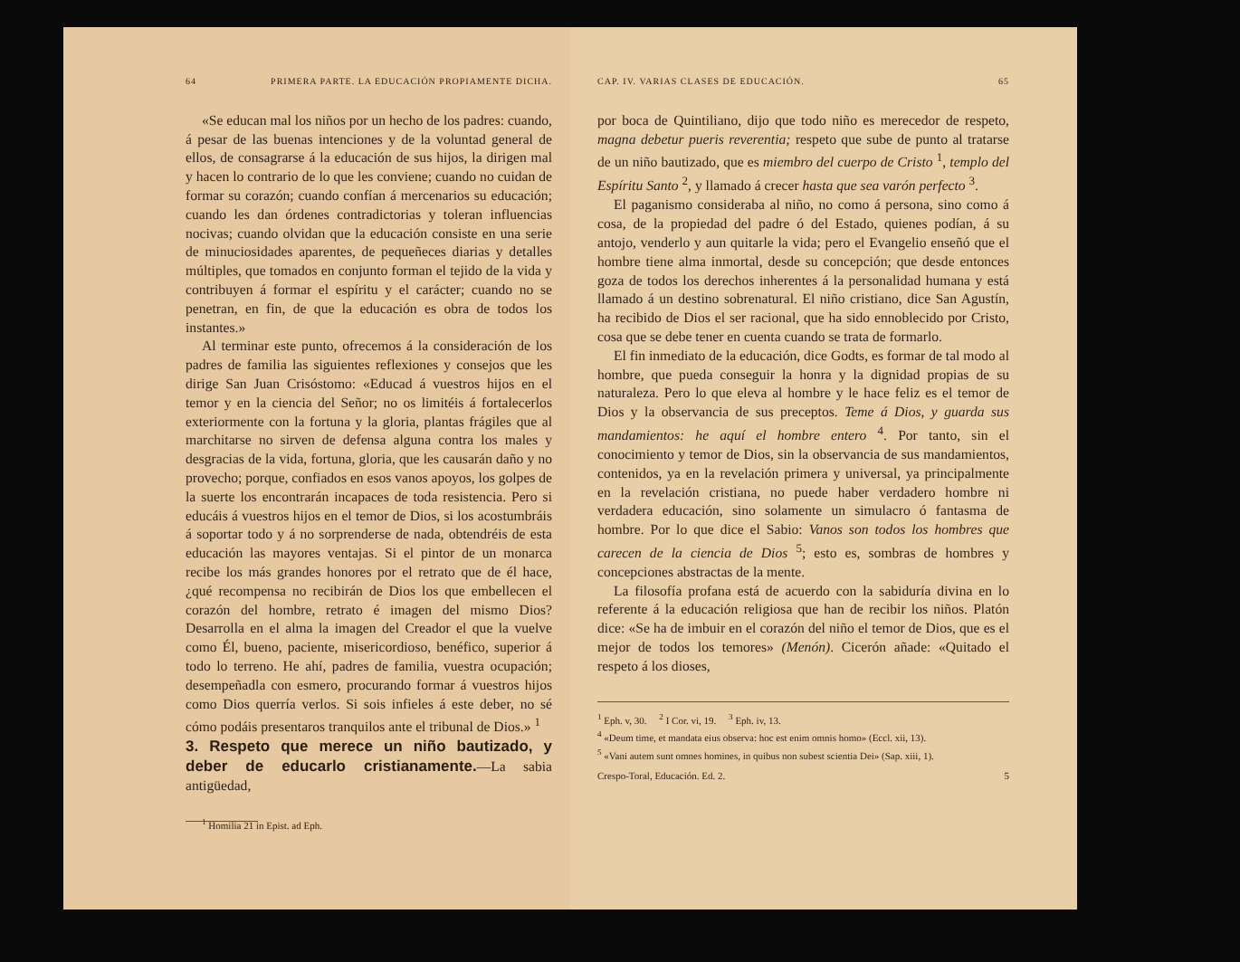64 PRIMERA PARTE. LA EDUCACIÓN PROPIAMENTE DICHA.
«Se educan mal los niños por un hecho de los padres: cuando, á pesar de las buenas intenciones y de la voluntad general de ellos, de consagrarse á la educación de sus hijos, la dirigen mal y hacen lo contrario de lo que les conviene; cuando no cuidan de formar su corazón; cuando confían á mercenarios su educación; cuando les dan órdenes contradictorias y toleran influencias nocivas; cuando olvidan que la educación consiste en una serie de minuciosidades aparentes, de pequeñeces diarias y detalles múltiples, que tomados en conjunto forman el tejido de la vida y contribuyen á formar el espíritu y el carácter; cuando no se penetran, en fin, de que la educación es obra de todos los instantes.»
Al terminar este punto, ofrecemos á la consideración de los padres de familia las siguientes reflexiones y consejos que les dirige San Juan Crisóstomo: «Educad á vuestros hijos en el temor y en la ciencia del Señor; no os limitéis á fortalecerlos exteriormente con la fortuna y la gloria, plantas frágiles que al marchitarse no sirven de defensa alguna contra los males y desgracias de la vida, fortuna, gloria, que les causarán daño y no provecho; porque, confiados en esos vanos apoyos, los golpes de la suerte los encontrarán incapaces de toda resistencia. Pero si educáis á vuestros hijos en el temor de Dios, si los acostumbráis á soportar todo y á no sorprenderse de nada, obtendréis de esta educación las mayores ventajas. Si el pintor de un monarca recibe los más grandes honores por el retrato que de él hace, ¿qué recompensa no recibirán de Dios los que embellecen el corazón del hombre, retrato é imagen del mismo Dios? Desarrolla en el alma la imagen del Creador el que la vuelve como Él, bueno, paciente, misericordioso, benéfico, superior á todo lo terreno. He ahí, padres de familia, vuestra ocupación; desempeñadla con esmero, procurando formar á vuestros hijos como Dios querría verlos. Si sois infieles á este deber, no sé cómo podáis presentaros tranquilos ante el tribunal de Dios.» <sup>1</sup>
3. Respeto que merece un niño bautizado, y deber de educarlo cristianamente.
—La sabia antigüedad,
<sup>1</sup> Homilia 21 in Epist. ad Eph.
CAP. IV. VARIAS CLASES DE EDUCACIÓN. 65
por boca de Quintiliano, dijo que todo niño es merecedor de respeto, magna debetur pueris reverentia; respeto que sube de punto al tratarse de un niño bautizado, que es miembro del cuerpo de Cristo <sup>1</sup>, templo del Espíritu Santo <sup>2</sup>, y llamado á crecer hasta que sea varón perfecto <sup>3</sup>.
El paganismo consideraba al niño, no como á persona, sino como á cosa, de la propiedad del padre ó del Estado, quienes podían, á su antojo, venderlo y aun quitarle la vida; pero el Evangelio enseñó que el hombre tiene alma inmortal, desde su concepción; que desde entonces goza de todos los derechos inherentes á la personalidad humana y está llamado á un destino sobrenatural. El niño cristiano, dice San Agustín, ha recibido de Dios el ser racional, que ha sido ennoblecido por Cristo, cosa que se debe tener en cuenta cuando se trata de formarlo.
El fin inmediato de la educación, dice Godts, es formar de tal modo al hombre, que pueda conseguir la honra y la dignidad propias de su naturaleza. Pero lo que eleva al hombre y le hace feliz es el temor de Dios y la observancia de sus preceptos. Teme á Dios, y guarda sus mandamientos: he aquí el hombre entero <sup>4</sup>. Por tanto, sin el conocimiento y temor de Dios, sin la observancia de sus mandamientos, contenidos, ya en la revelación primera y universal, ya principalmente en la revelación cristiana, no puede haber verdadero hombre ni verdadera educación, sino solamente un simulacro ó fantasma de hombre. Por lo que dice el Sabio: Vanos son todos los hombres que carecen de la ciencia de Dios <sup>5</sup>; esto es, sombras de hombres y concepciones abstractas de la mente.
La filosofía profana está de acuerdo con la sabiduría divina en lo referente á la educación religiosa que han de recibir los niños. Platón dice: «Se ha de imbuir en el corazón del niño el temor de Dios, que es el mejor de todos los temores» (Menón). Cicerón añade: «Quitado el respeto á los dioses,
<sup>1</sup> Eph. v, 30. <sup>2</sup> I Cor. vi, 19. <sup>3</sup> Eph. iv, 13.
<sup>4</sup> «Deum time, et mandata eius observa: hoc est enim omnis homo» (Eccl. xii, 13).
<sup>5</sup> «Vani autem sunt omnes homines, in quibus non subest scientia Dei» (Sap. xiii, 1).
Crespo-Toral, Educación. Ed. 2. 5